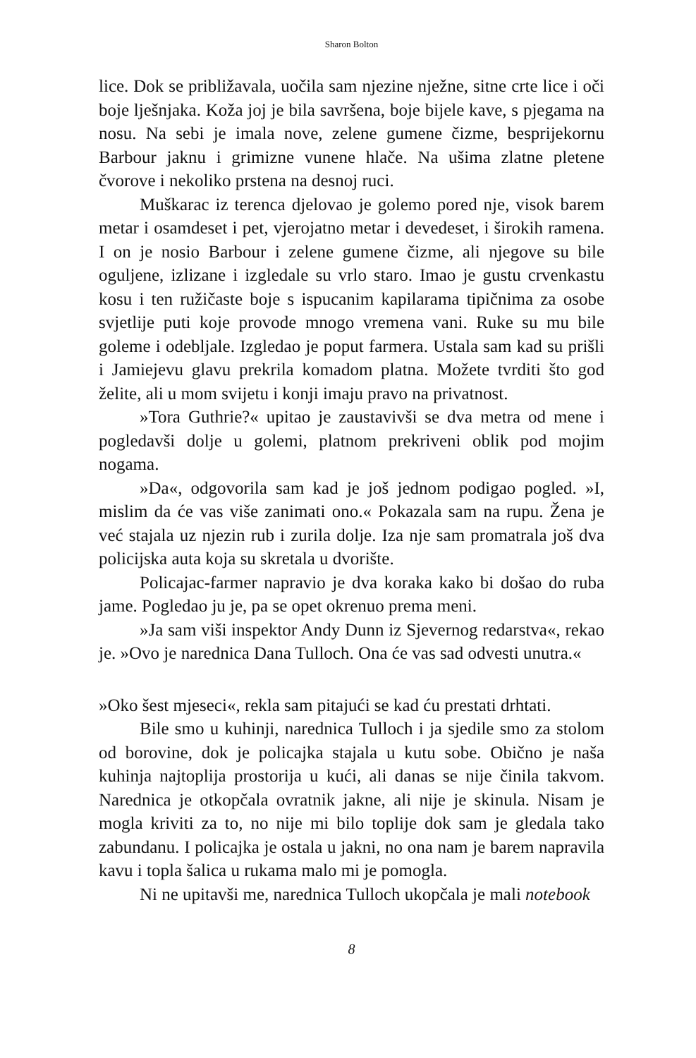Sharon Bolton
lice. Dok se približavala, uočila sam njezine nježne, sitne crte lice i oči boje lješnjaka. Koža joj je bila savršena, boje bijele kave, s pjegama na nosu. Na sebi je imala nove, zelene gumene čizme, besprijekornu Barbour jaknu i grimizne vunene hlače. Na ušima zlatne pletene čvorove i nekoliko prstena na desnoj ruci.
Muškarac iz terenca djelovao je golemo pored nje, visok barem metar i osamdeset i pet, vjerojatno metar i devedeset, i širokih ramena. I on je nosio Barbour i zelene gumene čizme, ali njegove su bile oguljene, izlizane i izgledale su vrlo staro. Imao je gustu crvenkastu kosu i ten ružičaste boje s ispucanim kapilarama tipičnima za osobe svjetlije puti koje provode mnogo vremena vani. Ruke su mu bile goleme i odebljale. Izgledao je poput farmera. Ustala sam kad su prišli i Jamiejevu glavu prekrila komadom platna. Možete tvrditi što god želite, ali u mom svijetu i konji imaju pravo na privatnost.
»Tora Guthrie?« upitao je zaustavivši se dva metra od mene i pogledavši dolje u golemi, platnom prekriveni oblik pod mojim nogama.
»Da«, odgovorila sam kad je još jednom podigao pogled. »I, mislim da će vas više zanimati ono.« Pokazala sam na rupu. Žena je već stajala uz njezin rub i zurila dolje. Iza nje sam promatrala još dva policijska auta koja su skretala u dvorište.
Policajac-farmer napravio je dva koraka kako bi došao do ruba jame. Pogledao ju je, pa se opet okrenuo prema meni.
»Ja sam viši inspektor Andy Dunn iz Sjevernog redarstva«, rekao je. »Ovo je narednica Dana Tulloch. Ona će vas sad odvesti unutra.«
»Oko šest mjeseci«, rekla sam pitajući se kad ću prestati drhtati.
Bile smo u kuhinji, narednica Tulloch i ja sjedile smo za stolom od borovine, dok je policajka stajala u kutu sobe. Obično je naša kuhinja najtoplija prostorija u kući, ali danas se nije činila takvom. Narednica je otkopčala ovratnik jakne, ali nije je skinula. Nisam je mogla kriviti za to, no nije mi bilo toplije dok sam je gledala tako zabundanu. I policajka je ostala u jakni, no ona nam je barem napravila kavu i topla šalica u rukama malo mi je pomogla.
Ni ne upitavši me, narednica Tulloch ukopčala je mali notebook
8